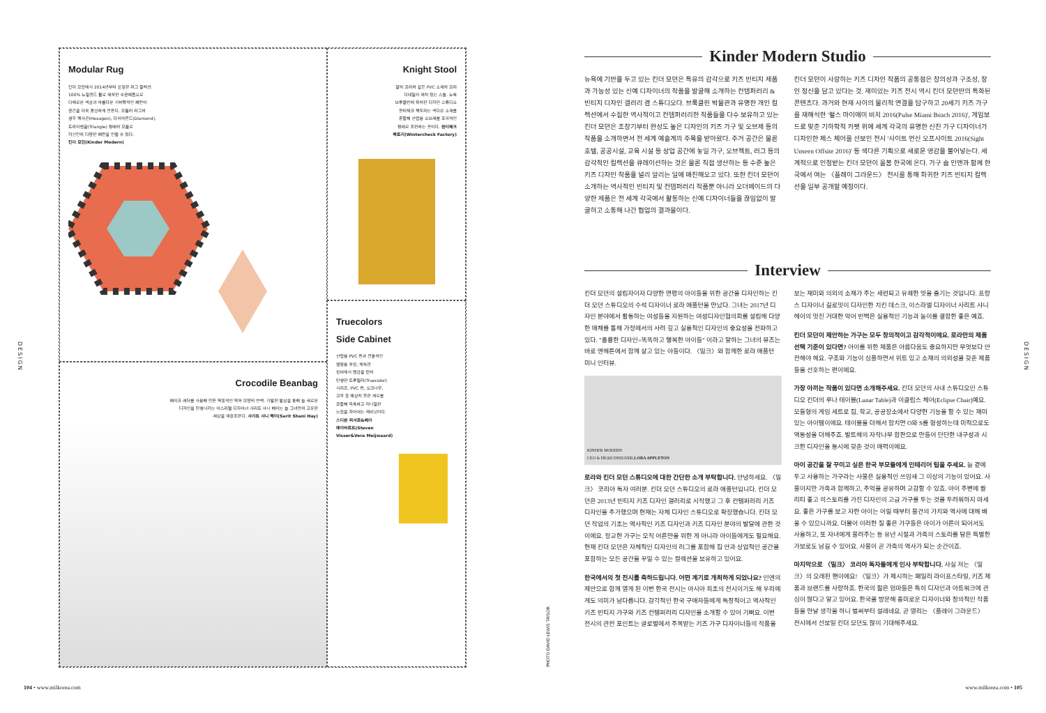DESIGN
Modular Rug
킨더 모던에서 2014년부터 론칭한 러그 컬렉션.
100% 뉴질랜드 울로 제작한 수공예품으로
다채로운 색상과 아름다운 기하학적인 패턴이
공간을 더욱 풍성하게 만든다. 모듈러 러그의
경우 헥사곤(Hexagon), 다이아몬드(Diamond),
트라이앵글(Triangle) 형태의 모듈로
자신만의 다양한 패턴을 만들 수 있다.
킨더 모던(Kinder Modern)
Knight Stool
말의 꼬리와 같은 PVC 소재의 꼬리
디테일이 재치 있는 스툴. 뉴욕
브루클린에 위치한 디자인 스튜디오
윈터체크 팩토리는 색다른 소재를
혼합해 산업용 오브제를 조각적인
형태로 표현하는 곳이다. 윈터체크
팩토리(Wintercheck Factory)
Truecolors
Side Cabinet
산업용 PVC 천과 전통적인
캠핑용 옷장, 체육관
장비에서 영감을 얻어
탄생한 트루컬러(Truecolor)
시리즈. PVC 천, 오크나무,
고무 등 예상치 못한 재료를
조합해 독특하고 미니멀한
느낌을 자아내는 캐비닛이다.
스티븐 피서르&베라
메이바르트(Steven
Visser&Vera Meijwaard)
Crocodile Beanbag
페이크 레더를 사용해 만든 역동적인 악어 모양의 빈백. 기발한 발상을 통해 늘 새로운
디자인을 탄생시키는 이스라엘 디자이너 사리트 샤니 헤이는 늘 그녀만의 고유한
세상을 재창조한다. 사리트 샤니 헤이(Sarit Shani Hay)
104 • www.milkorea.com
DESIGN
PHOTO DAVID LEWIS TAYLOR
Kinder Modern Studio
뉴욕에 기반을 두고 있는 킨더 모던은 특유의 감각으로 키즈 빈티지 제품과 가능성 있는 신예 디자이너의 작품을 발굴해 소개하는 컨템퍼러리 & 빈티지 디자인 갤러리 겸 스튜디오다. 브룩클린 박물관과 유명한 개인 컬렉션에서 수집한 역사적이고 컨템퍼러리한 작품들을 다수 보유하고 있는 킨더 모던은 초창기부터 완성도 높은 디자인의 키즈 가구 및 오브제 등의 작품을 소개하면서 전 세계 예술계의 주목을 받아왔다. 주거 공간은 물론 호텔, 공공시설, 교육 시설 등 상업 공간에 놓일 가구, 오브젝트, 러그 등의 감각적인 컬렉션을 큐레이션하는 것은 물론 직접 생산하는 등 수준 높은 키즈 디자인 작품을 널리 알리는 일에 매진해오고 있다. 또한 킨더 모던이 소개하는 역사적인 빈티지 및 컨템퍼러리 작품뿐 아니라 오더메이드의 다양한 제품은 전 세계 각국에서 활동하는 신예 디자이너들을 끊임없이 발굴하고 소통해 나간 협업의 결과물이다.
킨더 모던이 사랑하는 키즈 디자인 작품의 공통점은 창의성과 구조성, 장인 정신을 담고 있다는 것. 재미있는 키즈 전시 역시 킨더 모던만의 특화된 콘텐츠다. 과거와 현재 사이의 물리적 연결을 탐구하고 20세기 키즈 가구를 재해석한 '펄스 마이애미 비치 2016(Pulse Miami Beach 2016)', 게임보드로 맞춘 기하학적 카펫 위에 세계 각국의 유명한 신진 가구 디자이너가 디자인한 체스 체어를 선보인 전시 '사이트 언신 오프사이트 2016(Sight Unseen Offsite 2016)' 등 색다른 기획으로 새로운 영감을 불어넣는다. 세계적으로 인정받는 킨더 모던이 올봄 한국에 온다. 가구 숍 인엔과 함께 한국에서 여는 〈플레이 그라운드〉 전시를 통해 희귀한 키즈 빈티지 컬렉션을 일부 공개할 예정이다.
Interview
킨더 모던의 설립자이자 다양한 연령의 아이들을 위한 공간을 디자인하는 킨더 모던 스튜디오의 수석 디자이너 로라 애플턴을 만났다. 그녀는 2017년 디자인 분야에서 활동하는 여성들을 지원하는 여성디자인협의회를 설립해 다양한 매체를 통해 가정에서의 사려 깊고 실용적인 디자인의 중요성을 전파하고 있다. "훌륭한 디자인=똑똑하고 행복한 아이들" 이라고 말하는 그녀의 뮤즈는 바로 맨해튼에서 함께 살고 있는 아들이다. 〈밀크〉와 함께한 로라 애플턴 미니 인터뷰.
KINDER MODERN
CEO & HEAD DISIGNER, LORA APPLETON
로라와 킨더 모던 스튜디오에 대한 간단한 소개 부탁합니다. 안녕하세요. 〈밀크〉 코리아 독자 여러분. 킨더 모던 스튜디오의 로라 애플턴입니다. 킨더 모던은 2013년 빈티지 키즈 디자인 갤러리로 시작했고 그 후 컨템퍼러리 키즈 디자인을 추가했으며 현재는 자체 디자인 스튜디오로 확장했습니다. 킨더 모던 작업의 기초는 역사적인 키즈 디자인과 키즈 디자인 분야의 발달에 관한 것이에요. 정교한 가구는 오직 어른만을 위한 게 아니라 아이들에게도 필요해요. 현재 킨더 모던은 자체적인 디자인의 러그를 포함해 집 안과 상업적인 공간을 포함하는 모든 공간을 꾸밀 수 있는 컬렉션을 보유하고 있어요.
한국에서의 첫 전시를 축하드립니다. 어떤 계기로 개최하게 되었나요? 인엔의 제안으로 함께 열게 된 이번 한국 전시는 아시아 최초의 전시이기도 해 우리에게도 의미가 남다릅니다. 감각적인 한국 구매자들에게 독창적이고 역사적인 키즈 빈티지 가구와 키즈 컨템퍼러리 디자인을 소개할 수 있어 기뻐요. 이번 전시의 관전 포인트는 글로벌에서 주목받는 키즈 가구 디자이너들의 작품을 보는 재미와 의외의 소재가 주는 세련되고 유쾌한 멋을 즐기는 것입니다. 프랑스 디자이너 길로밋이 디자인한 치킨 데스크, 이스라엘 디자이너 사리트 샤니 헤이의 멋진 거대한 악어 빈백은 실용적인 기능과 놀이를 결합한 좋은 예죠.
킨더 모던이 제안하는 가구는 모두 창의적이고 감각적이에요. 로라만의 제품 선택 기준이 있다면? 아이를 위한 제품은 아름다움도 중요하지만 무엇보다 안전해야 해요. 구조와 기능이 심플하면서 위트 있고 소재의 의외성을 갖춘 제품들을 선호하는 편이에요.
가장 아끼는 작품이 있다면 소개해주세요. 킨더 모던의 사내 스튜디오인 스튜디오 킨더의 루나 테이블(Lunar Table)과 이클립스 체어(Eclipse Chair)예요. 모듈형의 게임 세트로 집, 학교, 공공장소에서 다양한 기능을 할 수 있는 재미있는 아이템이에요. 테이블을 더해서 합치면 O와 S를 형성하는데 미적으로도 역동성을 더해주죠. 발트해의 자작나무 합판으로 만들어 단단한 내구성과 시크한 디자인을 동시에 갖춘 것이 매력이에요.
아이 공간을 잘 꾸미고 싶은 한국 부모들에게 인테리어 팁을 주세요. 늘 곁에 두고 사용하는 가구라는 사물은 실용적인 쓰임새 그 이상의 기능이 있어요. 사물이지만 가족과 함께하고, 추억을 공유하며 교감할 수 있죠. 아이 주변에 퀄리티 좋고 히스토리를 가진 디자인의 고급 가구를 두는 것을 두려워하지 마세요. 좋은 가구를 보고 자란 아이는 어릴 때부터 물건의 가치와 역사에 대해 배울 수 있으니까요. 더불어 이러한 질 좋은 가구들은 아이가 어른이 되어서도 사용하고, 또 자녀에게 물려주는 등 유년 시절과 가족의 스토리를 담은 특별한 가보로도 남길 수 있어요. 사물이 곧 가족의 역사가 되는 순간이죠.
마지막으로 〈밀크〉 코리아 독자들에게 인사 부탁합니다. 사실 저는 〈밀크〉의 오래된 팬이에요! 〈밀크〉가 제시하는 패밀리 라이프스타일, 키즈 제품과 브랜드를 사랑하죠. 한국의 젊은 엄마들은 특히 디자인과 아트워크에 관심이 많다고 알고 있어요. 한국을 방문해 흥미로운 디자이너와 창의적인 작품들을 만날 생각을 하니 벌써부터 설레네요. 곧 열리는 〈플레이 그라운드〉 전시에서 선보일 킨더 모던도 많이 기대해주세요.
www.milkorea.com • 105